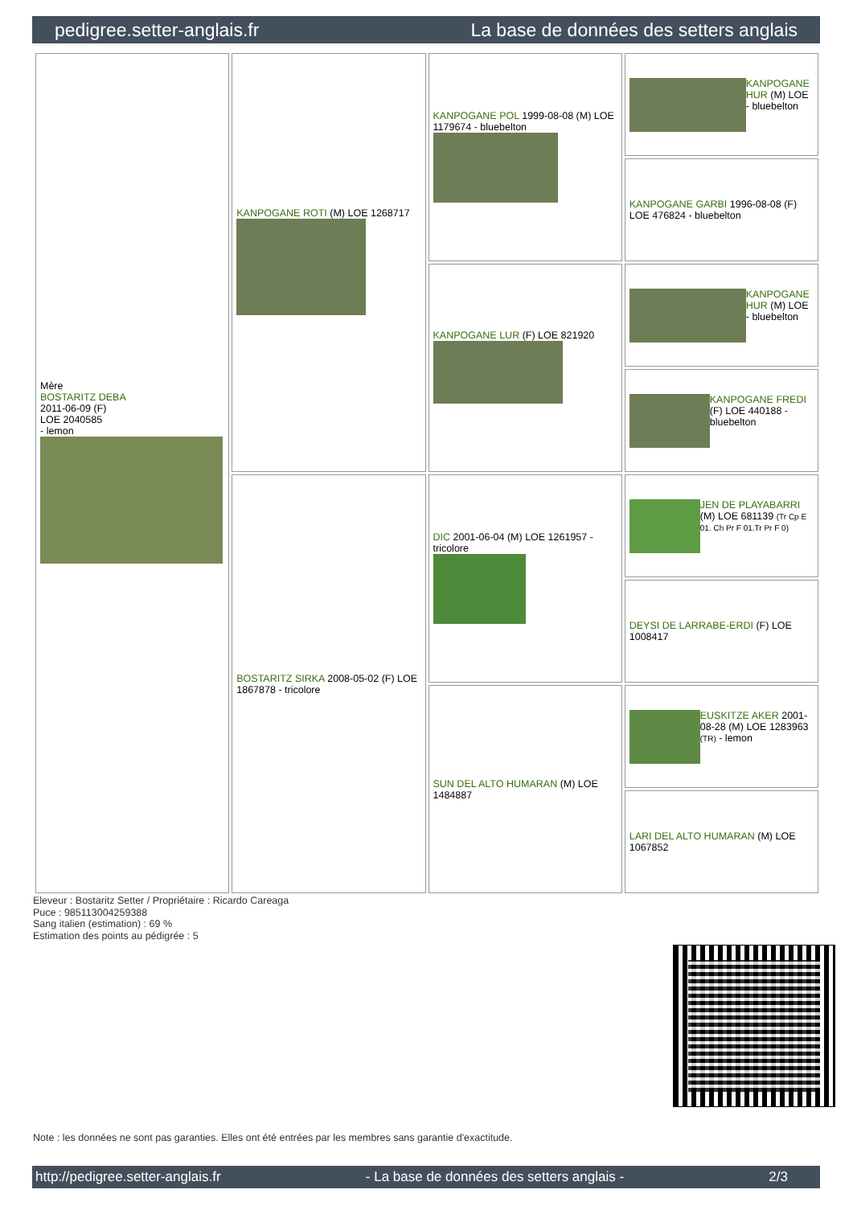pedigree.setter-anglais.fr La base de données des setters anglais
| Mère BOSTARITZ DEBA 2011-06-09 (F) LOE 2040585 - lemon | KANPOGANE ROTI (M) LOE 1268717 | KANPOGANE POL 1999-08-08 (M) LOE 1179674 - bluebelton | KANPOGANE HUR (M) LOE - bluebelton |
| | | | KANPOGANE GARBI 1996-08-08 (F) LOE 476824 - bluebelton |
| | | KANPOGANE LUR (F) LOE 821920 | KANPOGANE HUR (M) LOE - bluebelton |
| | | | KANPOGANE FREDI (F) LOE 440188 - bluebelton |
| | BOSTARITZ SIRKA 2008-05-02 (F) LOE 1867878 - tricolore | DIC 2001-06-04 (M) LOE 1261957 - tricolore | JEN DE PLAYABARRI (M) LOE 681139 (Tr Cp E 01. Ch Pr F 01.Tr Pr F 0) |
| | | | DEYSI DE LARRABE-ERDI (F) LOE 1008417 |
| | | SUN DEL ALTO HUMARAN (M) LOE 1484887 | EUSKITZE AKER 2001-08-28 (M) LOE 1283963 (TR) - lemon |
| | | | LARI DEL ALTO HUMARAN (M) LOE 1067852 |
Eleveur : Bostaritz Setter / Propriétaire : Ricardo Careaga
Puce : 985113004259388
Sang italien (estimation) : 69 %
Estimation des points au pédigrée : 5
Note : les données ne sont pas garanties. Elles ont été entrées par les membres sans garantie d'exactitude.
http://pedigree.setter-anglais.fr - La base de données des setters anglais - 2/3